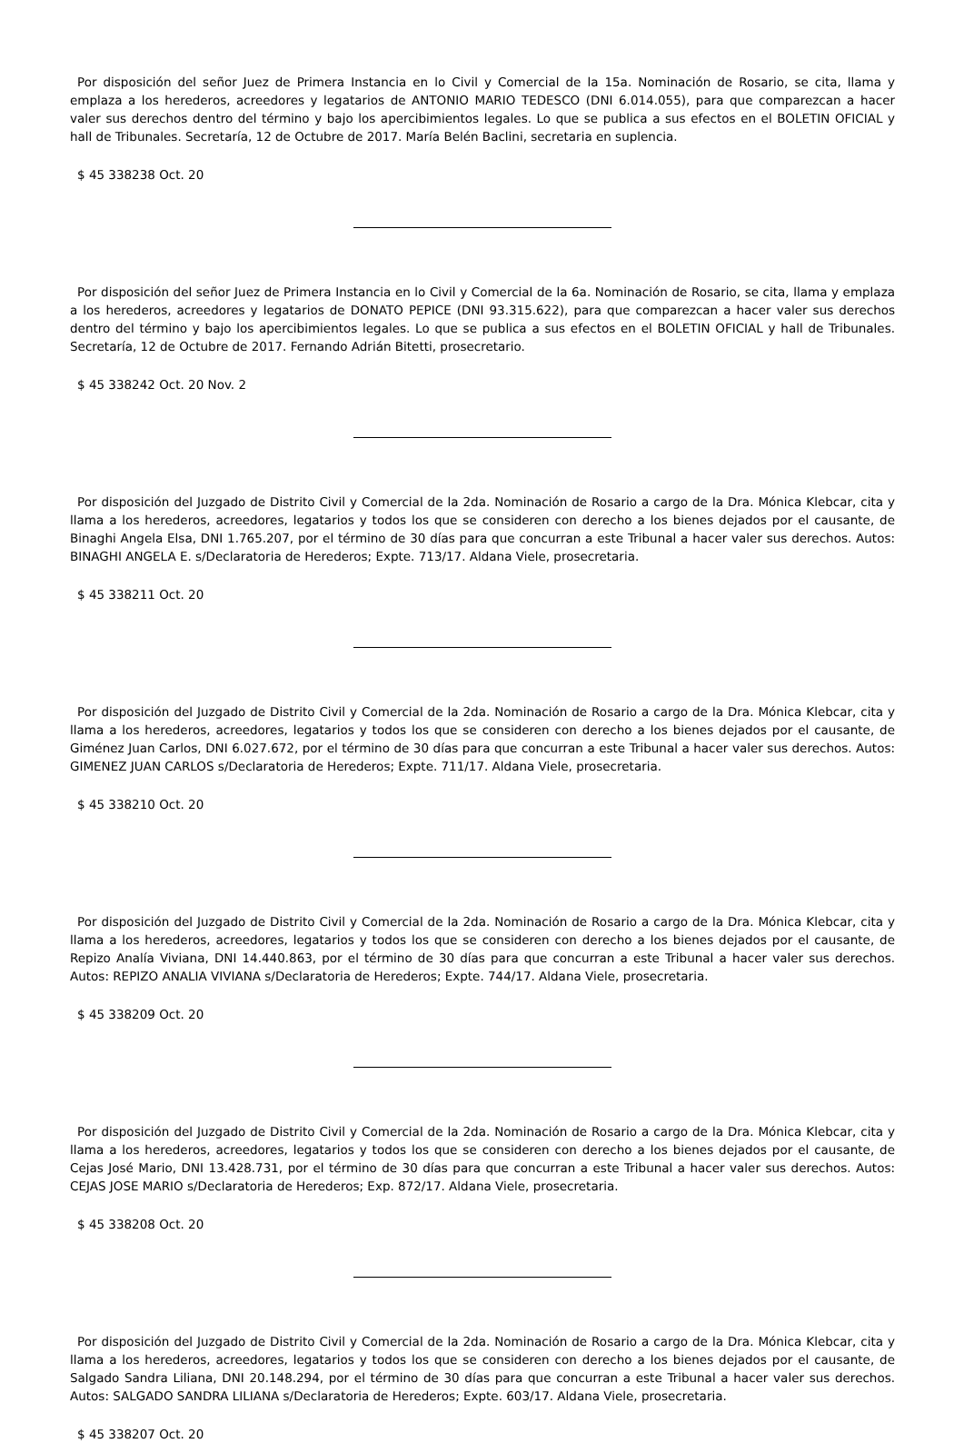Por disposición del señor Juez de Primera Instancia en lo Civil y Comercial de la 15a. Nominación de Rosario, se cita, llama y emplaza a los herederos, acreedores y legatarios de ANTONIO MARIO TEDESCO (DNI 6.014.055), para que comparezcan a hacer valer sus derechos dentro del término y bajo los apercibimientos legales. Lo que se publica a sus efectos en el BOLETIN OFICIAL y hall de Tribunales. Secretaría, 12 de Octubre de 2017. María Belén Baclini, secretaria en suplencia.
$ 45 338238 Oct. 20
Por disposición del señor Juez de Primera Instancia en lo Civil y Comercial de la 6a. Nominación de Rosario, se cita, llama y emplaza a los herederos, acreedores y legatarios de DONATO PEPICE (DNI 93.315.622), para que comparezcan a hacer valer sus derechos dentro del término y bajo los apercibimientos legales. Lo que se publica a sus efectos en el BOLETIN OFICIAL y hall de Tribunales. Secretaría, 12 de Octubre de 2017. Fernando Adrián Bitetti, prosecretario.
$ 45 338242 Oct. 20 Nov. 2
Por disposición del Juzgado de Distrito Civil y Comercial de la 2da. Nominación de Rosario a cargo de la Dra. Mónica Klebcar, cita y llama a los herederos, acreedores, legatarios y todos los que se consideren con derecho a los bienes dejados por el causante, de Binaghi Angela Elsa, DNI 1.765.207, por el término de 30 días para que concurran a este Tribunal a hacer valer sus derechos. Autos: BINAGHI ANGELA E. s/Declaratoria de Herederos; Expte. 713/17. Aldana Viele, prosecretaria.
$ 45 338211 Oct. 20
Por disposición del Juzgado de Distrito Civil y Comercial de la 2da. Nominación de Rosario a cargo de la Dra. Mónica Klebcar, cita y llama a los herederos, acreedores, legatarios y todos los que se consideren con derecho a los bienes dejados por el causante, de Giménez Juan Carlos, DNI 6.027.672, por el término de 30 días para que concurran a este Tribunal a hacer valer sus derechos. Autos: GIMENEZ JUAN CARLOS s/Declaratoria de Herederos; Expte. 711/17. Aldana Viele, prosecretaria.
$ 45 338210 Oct. 20
Por disposición del Juzgado de Distrito Civil y Comercial de la 2da. Nominación de Rosario a cargo de la Dra. Mónica Klebcar, cita y llama a los herederos, acreedores, legatarios y todos los que se consideren con derecho a los bienes dejados por el causante, de Repizo Analía Viviana, DNI 14.440.863, por el término de 30 días para que concurran a este Tribunal a hacer valer sus derechos. Autos: REPIZO ANALIA VIVIANA s/Declaratoria de Herederos; Expte. 744/17. Aldana Viele, prosecretaria.
$ 45 338209 Oct. 20
Por disposición del Juzgado de Distrito Civil y Comercial de la 2da. Nominación de Rosario a cargo de la Dra. Mónica Klebcar, cita y llama a los herederos, acreedores, legatarios y todos los que se consideren con derecho a los bienes dejados por el causante, de Cejas José Mario, DNI 13.428.731, por el término de 30 días para que concurran a este Tribunal a hacer valer sus derechos. Autos: CEJAS JOSE MARIO s/Declaratoria de Herederos; Exp. 872/17. Aldana Viele, prosecretaria.
$ 45 338208 Oct. 20
Por disposición del Juzgado de Distrito Civil y Comercial de la 2da. Nominación de Rosario a cargo de la Dra. Mónica Klebcar, cita y llama a los herederos, acreedores, legatarios y todos los que se consideren con derecho a los bienes dejados por el causante, de Salgado Sandra Liliana, DNI 20.148.294, por el término de 30 días para que concurran a este Tribunal a hacer valer sus derechos. Autos: SALGADO SANDRA LILIANA s/Declaratoria de Herederos; Expte. 603/17. Aldana Viele, prosecretaria.
$ 45 338207 Oct. 20